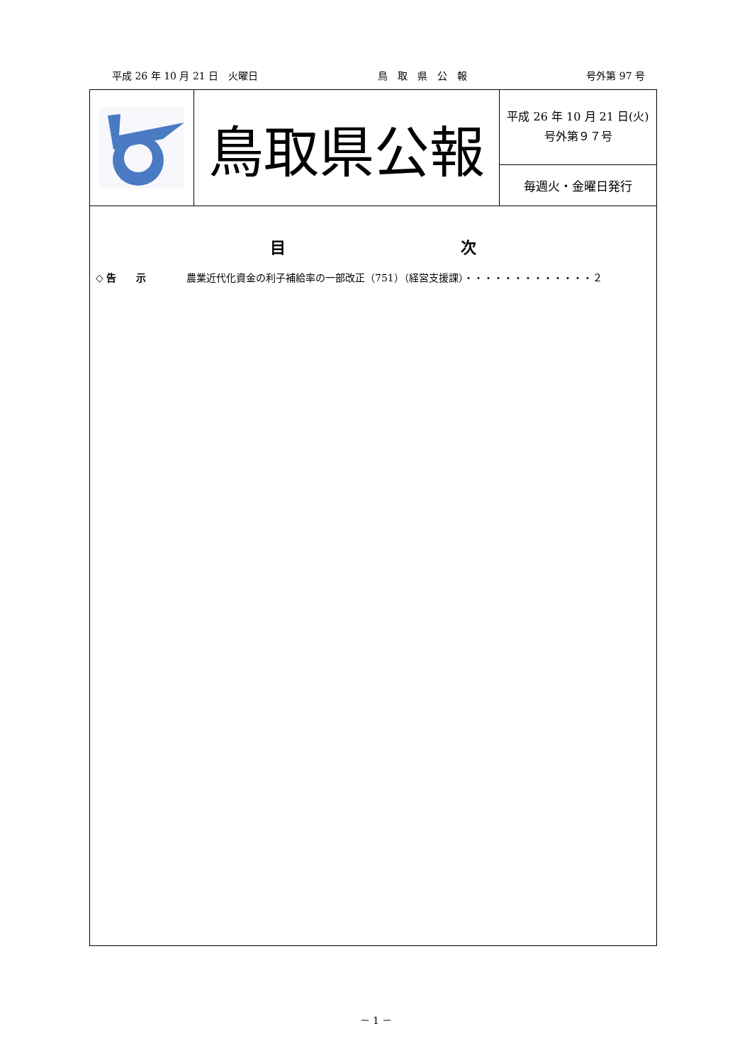平成 26 年 10 月 21 日　火曜日 鳥　取　県　公　報 号外第 97 号
鳥取県公報
平成 26 年 10 月 21 日(火)
号外第９７号
毎週火・金曜日発行
目 次
◇ 告　　示 農業近代化資金の利子補給率の一部改正（751）（経営支援課）・・・・・・・・・・・・・２
－ 1 －